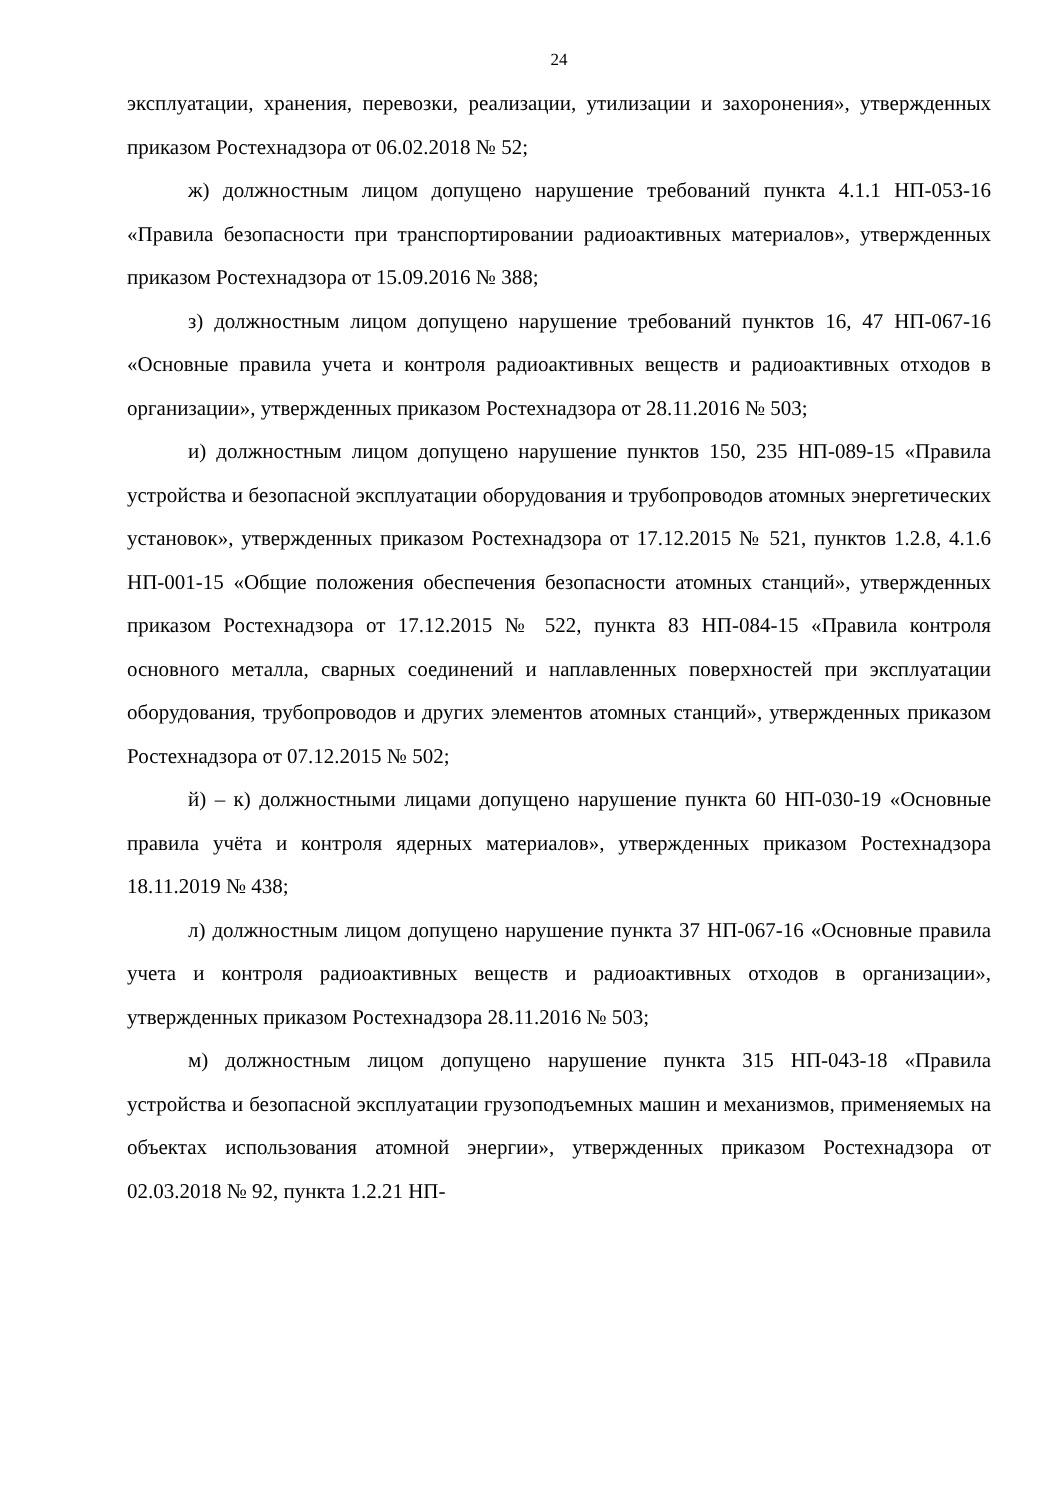24
эксплуатации, хранения, перевозки, реализации, утилизации и захоронения», утвержденных приказом Ростехнадзора от 06.02.2018 № 52;
ж) должностным лицом допущено нарушение требований пункта 4.1.1 НП-053-16 «Правила безопасности при транспортировании радиоактивных материалов», утвержденных приказом Ростехнадзора от 15.09.2016 № 388;
з) должностным лицом допущено нарушение требований пунктов 16, 47 НП-067-16 «Основные правила учета и контроля радиоактивных веществ и радиоактивных отходов в организации», утвержденных приказом Ростехнадзора от 28.11.2016 № 503;
и) должностным лицом допущено нарушение пунктов 150, 235 НП-089-15 «Правила устройства и безопасной эксплуатации оборудования и трубопроводов атомных энергетических установок», утвержденных приказом Ростехнадзора от 17.12.2015 № 521, пунктов 1.2.8, 4.1.6 НП-001-15 «Общие положения обеспечения безопасности атомных станций», утвержденных приказом Ростехнадзора от 17.12.2015 № 522, пункта 83 НП-084-15 «Правила контроля основного металла, сварных соединений и наплавленных поверхностей при эксплуатации оборудования, трубопроводов и других элементов атомных станций», утвержденных приказом Ростехнадзора от 07.12.2015 № 502;
й) – к) должностными лицами допущено нарушение пункта 60 НП-030-19 «Основные правила учёта и контроля ядерных материалов», утвержденных приказом Ростехнадзора 18.11.2019 № 438;
л) должностным лицом допущено нарушение пункта 37 НП-067-16 «Основные правила учета и контроля радиоактивных веществ и радиоактивных отходов в организации», утвержденных приказом Ростехнадзора 28.11.2016 № 503;
м) должностным лицом допущено нарушение пункта 315 НП-043-18 «Правила устройства и безопасной эксплуатации грузоподъемных машин и механизмов, применяемых на объектах использования атомной энергии», утвержденных приказом Ростехнадзора от 02.03.2018 № 92, пункта 1.2.21 НП-